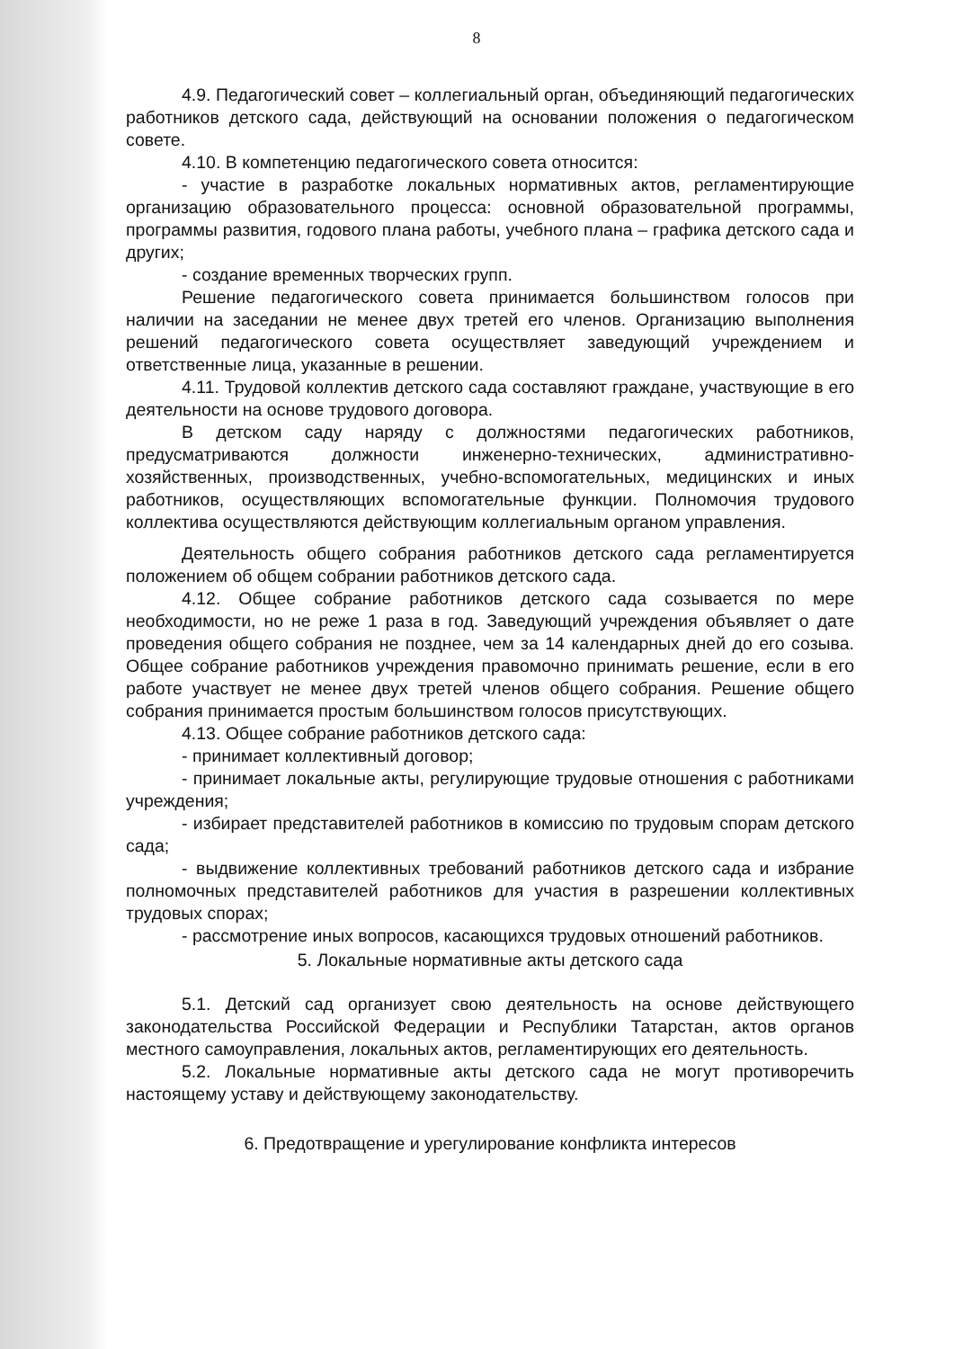8
4.9. Педагогический совет – коллегиальный орган, объединяющий педагогических работников детского сада, действующий на основании положения о педагогическом совете.
4.10. В компетенцию педагогического совета относится:
- участие в разработке локальных нормативных актов, регламентирующие организацию образовательного процесса: основной образовательной программы, программы развития, годового плана работы, учебного плана – графика детского сада и других;
- создание временных творческих групп.
Решение педагогического совета принимается большинством голосов при наличии на заседании не менее двух третей его членов. Организацию выполнения решений педагогического совета осуществляет заведующий учреждением и ответственные лица, указанные в решении.
4.11. Трудовой коллектив детского сада составляют граждане, участвующие в его деятельности на основе трудового договора.
В детском саду наряду с должностями педагогических работников, предусматриваются должности инженерно-технических, административно-хозяйственных, производственных, учебно-вспомогательных, медицинских и иных работников, осуществляющих вспомогательные функции. Полномочия трудового коллектива осуществляются действующим коллегиальным органом управления.
Деятельность общего собрания работников детского сада регламентируется положением об общем собрании работников детского сада.
4.12. Общее собрание работников детского сада созывается по мере необходимости, но не реже 1 раза в год. Заведующий учреждения объявляет о дате проведения общего собрания не позднее, чем за 14 календарных дней до его созыва. Общее собрание работников учреждения правомочно принимать решение, если в его работе участвует не менее двух третей членов общего собрания. Решение общего собрания принимается простым большинством голосов присутствующих.
4.13. Общее собрание работников детского сада:
- принимает коллективный договор;
- принимает локальные акты, регулирующие трудовые отношения с работниками учреждения;
- избирает представителей работников в комиссию по трудовым спорам детского сада;
- выдвижение коллективных требований работников детского сада и избрание полномочных представителей работников для участия в разрешении коллективных трудовых спорах;
- рассмотрение иных вопросов, касающихся трудовых отношений работников.
5. Локальные нормативные акты детского сада
5.1. Детский сад организует свою деятельность на основе действующего законодательства Российской Федерации и Республики Татарстан, актов органов местного самоуправления, локальных актов, регламентирующих его деятельность.
5.2. Локальные нормативные акты детского сада не могут противоречить настоящему уставу и действующему законодательству.
6. Предотвращение и урегулирование конфликта интересов